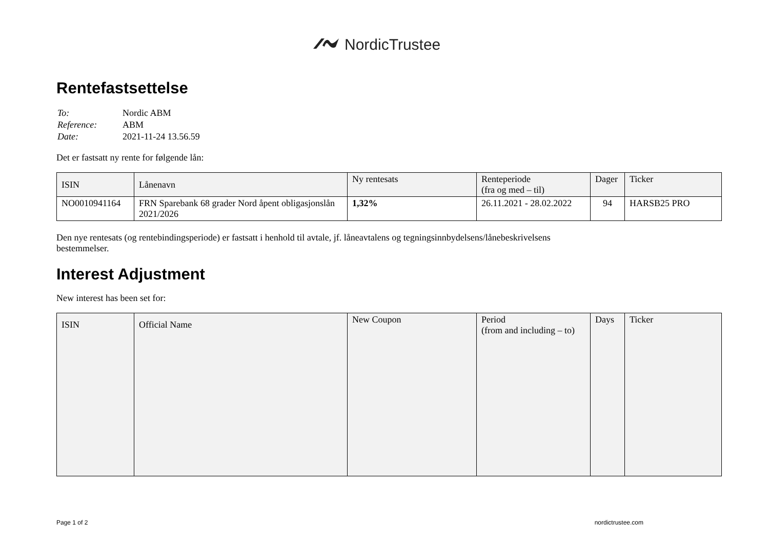NordicTrustee
Rentefastsettelse
| To: | Nordic ABM |
| Reference: | ABM |
| Date: | 2021-11-24 13.56.59 |
Det er fastsatt ny rente for følgende lån:
| ISIN | Lånenavn | Ny rentesats | Renteperiode (fra og med – til) | Dager | Ticker |
| --- | --- | --- | --- | --- | --- |
| NO0010941164 | FRN Sparebank 68 grader Nord åpent obligasjonslån 2021/2026 | 1,32% | 26.11.2021 - 28.02.2022 | 94 | HARSB25 PRO |
Den nye rentesats (og rentebindingsperiode) er fastsatt i henhold til avtale, jf. låneavtalens og tegningsinnbydelsens/lånebeskrivelsens
bestemmelser.
Interest Adjustment
New interest has been set for:
| ISIN | Official Name | New Coupon | Period (from and including – to) | Days | Ticker |
| --- | --- | --- | --- | --- | --- |
Page 1 of 2 nordictrustee.com